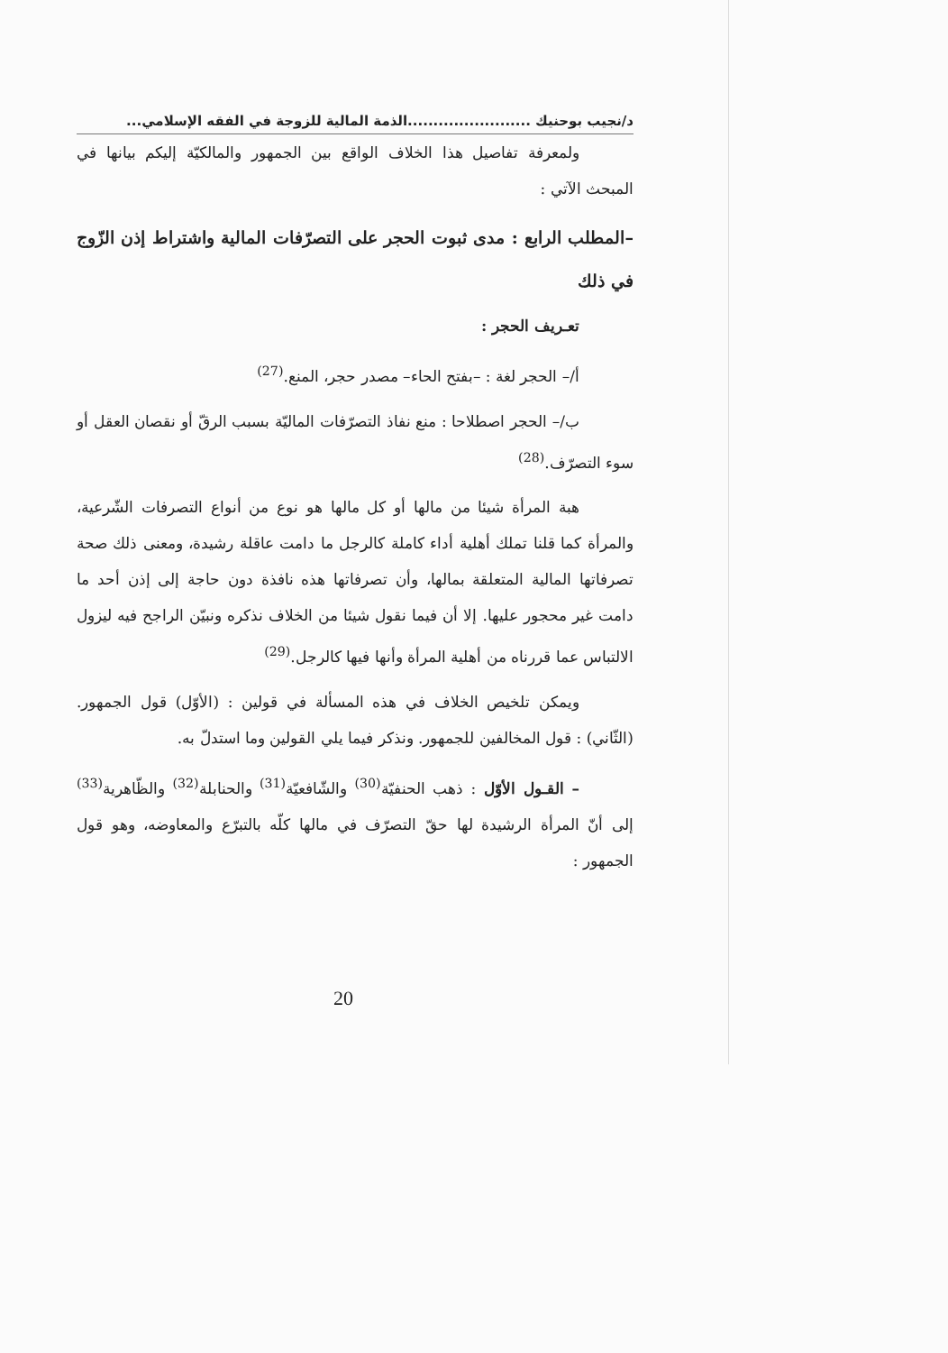د/نجيب بوحنيك ........................الذمة المالية للزوجة في الفقه الإسلامي...
ولمعرفة تفاصيل هذا الخلاف الواقع بين الجمهور والمالكيّة إليكم بيانها في المبحث الآتي :
–المطلب الرابع : مدى ثبوت الحجر على التصرّفات المالية واشتراط إذن الزّوج في ذلك
تعـريف الحجر :
أ/– الحجر لغة : –بفتح الحاء– مصدر حجر، المنع.<sup>(27)</sup>
ب/– الحجر اصطلاحا : منع نفاذ التصرّفات الماليّة بسبب الرقّ أو نقصان العقل أو سوء التصرّف.<sup>(28)</sup>
هبة المرأة شيئا من مالها أو كل مالها هو نوع من أنواع التصرفات الشّرعية، والمرأة كما قلنا تملك أهلية أداء كاملة كالرجل ما دامت عاقلة رشيدة، ومعنى ذلك صحة تصرفاتها المالية المتعلقة بمالها، وأن تصرفاتها هذه نافذة دون حاجة إلى إذن أحد ما دامت غير محجور عليها. إلا أن فيما نقول شيئا من الخلاف نذكره ونبيّن الراجح فيه ليزول الالتباس عما قررناه من أهلية المرأة وأنها فيها كالرجل.<sup>(29)</sup>
ويمكن تلخيص الخلاف في هذه المسألة في قولين : (الأوّل) قول الجمهور. (الثّاني) : قول المخالفين للجمهور. ونذكر فيما يلي القولين وما استدلّ به.
– القـول الأوّل : ذهب الحنفيّة<sup>(30)</sup> والشّافعيّة<sup>(31)</sup> والحنابلة<sup>(32)</sup> والظّاهرية<sup>(33)</sup> إلى أنّ المرأة الرشيدة لها حقّ التصرّف في مالها كلّه بالتبرّع والمعاوضه، وهو قول الجمهور :
20